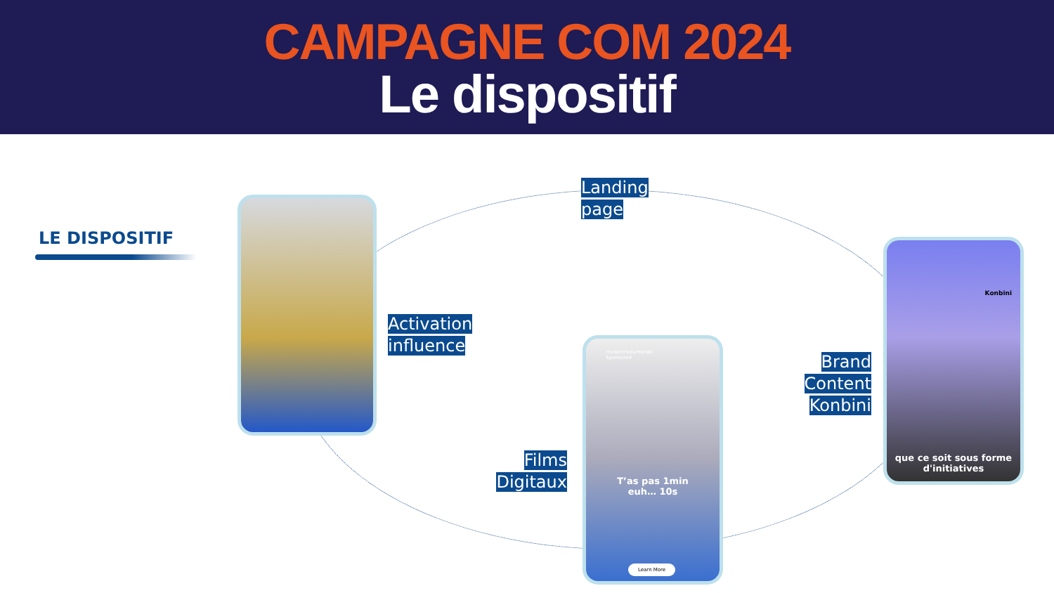CAMPAGNE COM 2024
Le dispositif
LE DISPOSITIF
Landing
page
Activation
influence
medecinsdumonde
Sponsored
T’as pas 1min
euh… 10s
Learn More
Films
Digitaux
Brand
Content
Konbini
Konbini
que ce soit sous forme
d'initiatives